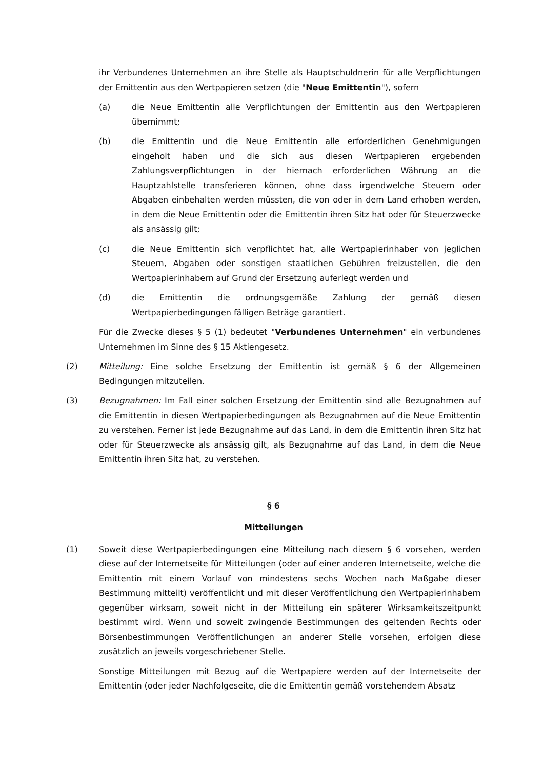ihr Verbundenes Unternehmen an ihre Stelle als Hauptschuldnerin für alle Verpflichtungen der Emittentin aus den Wertpapieren setzen (die "Neue Emittentin"), sofern
(a) die Neue Emittentin alle Verpflichtungen der Emittentin aus den Wertpapieren übernimmt;
(b) die Emittentin und die Neue Emittentin alle erforderlichen Genehmigungen eingeholt haben und die sich aus diesen Wertpapieren ergebenden Zahlungsverpflichtungen in der hiernach erforderlichen Währung an die Hauptzahlstelle transferieren können, ohne dass irgendwelche Steuern oder Abgaben einbehalten werden müssten, die von oder in dem Land erhoben werden, in dem die Neue Emittentin oder die Emittentin ihren Sitz hat oder für Steuerzwecke als ansässig gilt;
(c) die Neue Emittentin sich verpflichtet hat, alle Wertpapierinhaber von jeglichen Steuern, Abgaben oder sonstigen staatlichen Gebühren freizustellen, die den Wertpapierinhabern auf Grund der Ersetzung auferlegt werden und
(d) die Emittentin die ordnungsgemäße Zahlung der gemäß diesen Wertpapierbedingungen fälligen Beträge garantiert.
Für die Zwecke dieses § 5 (1) bedeutet "Verbundenes Unternehmen" ein verbundenes Unternehmen im Sinne des § 15 Aktiengesetz.
(2) Mitteilung: Eine solche Ersetzung der Emittentin ist gemäß § 6 der Allgemeinen Bedingungen mitzuteilen.
(3) Bezugnahmen: Im Fall einer solchen Ersetzung der Emittentin sind alle Bezugnahmen auf die Emittentin in diesen Wertpapierbedingungen als Bezugnahmen auf die Neue Emittentin zu verstehen. Ferner ist jede Bezugnahme auf das Land, in dem die Emittentin ihren Sitz hat oder für Steuerzwecke als ansässig gilt, als Bezugnahme auf das Land, in dem die Neue Emittentin ihren Sitz hat, zu verstehen.
§ 6
Mitteilungen
(1) Soweit diese Wertpapierbedingungen eine Mitteilung nach diesem § 6 vorsehen, werden diese auf der Internetseite für Mitteilungen (oder auf einer anderen Internetseite, welche die Emittentin mit einem Vorlauf von mindestens sechs Wochen nach Maßgabe dieser Bestimmung mitteilt) veröffentlicht und mit dieser Veröffentlichung den Wertpapierinhabern gegenüber wirksam, soweit nicht in der Mitteilung ein späterer Wirksamkeitszeitpunkt bestimmt wird. Wenn und soweit zwingende Bestimmungen des geltenden Rechts oder Börsenbestimmungen Veröffentlichungen an anderer Stelle vorsehen, erfolgen diese zusätzlich an jeweils vorgeschriebener Stelle.
Sonstige Mitteilungen mit Bezug auf die Wertpapiere werden auf der Internetseite der Emittentin (oder jeder Nachfolgeseite, die die Emittentin gemäß vorstehendem Absatz